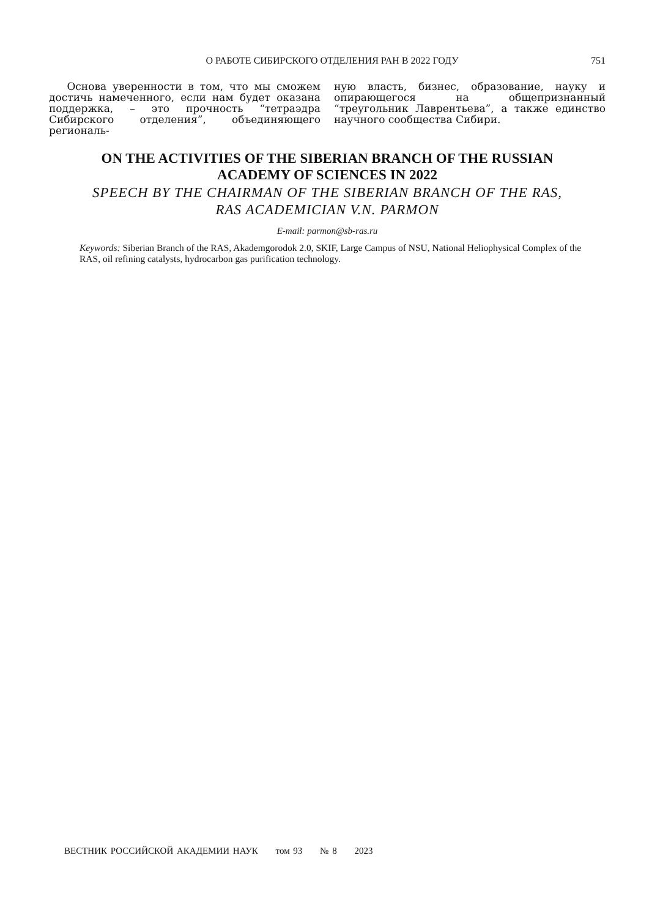О РАБОТЕ СИБИРСКОГО ОТДЕЛЕНИЯ РАН В 2022 ГОДУ 751
Основа уверенности в том, что мы сможем достичь намеченного, если нам будет оказана поддержка, – это прочность “тетраэдра Сибирского отделения”, объединяющего региональ-
ную власть, бизнес, образование, науку и опирающегося на общепризнанный “треугольник Лаврентьева”, а также единство научного сообщества Сибири.
ON THE ACTIVITIES OF THE SIBERIAN BRANCH OF THE RUSSIAN
ACADEMY OF SCIENCES IN 2022
SPEECH BY THE CHAIRMAN OF THE SIBERIAN BRANCH OF THE RAS,
RAS ACADEMICIAN V.N. PARMON
E-mail: parmon@sb-ras.ru
Keywords: Siberian Branch of the RAS, Akademgorodok 2.0, SKIF, Large Campus of NSU, National Heliophysical Complex of the RAS, oil refining catalysts, hydrocarbon gas purification technology.
ВЕСТНИК РОССИЙСКОЙ АКАДЕМИИ НАУК том 93 № 8 2023